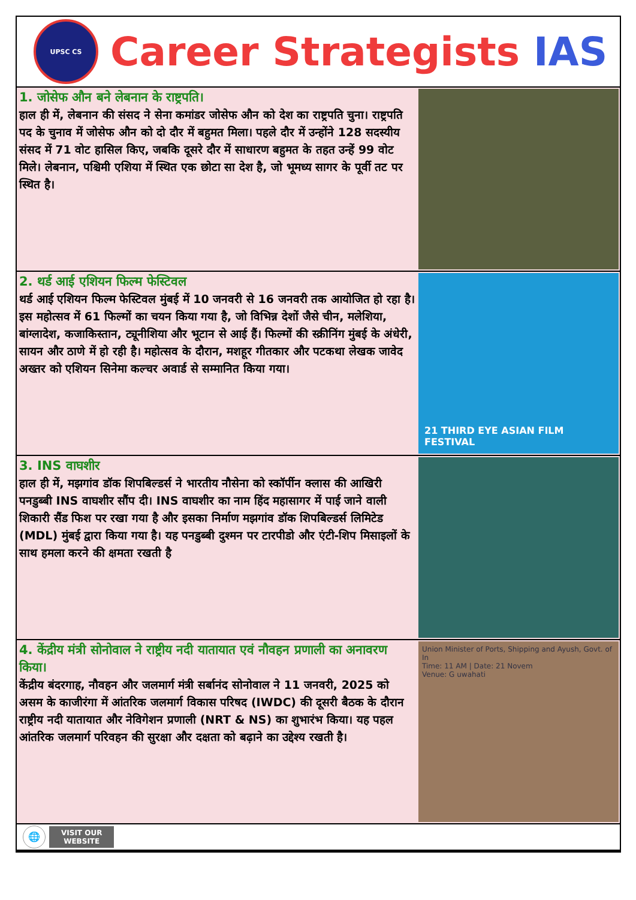UPSC CS
Career Strategists IAS
1. जोसेफ औन बने लेबनान के राष्ट्रपति।
हाल ही में, लेबनान की संसद ने सेना कमांडर जोसेफ औन को देश का राष्ट्रपति चुना। राष्ट्रपति पद के चुनाव में जोसेफ औन को दो दौर में बहुमत मिला। पहले दौर में उन्होंने 128 सदस्यीय संसद में 71 वोट हासिल किए, जबकि दूसरे दौर में साधारण बहुमत के तहत उन्हें 99 वोट मिले। लेबनान, पश्चिमी एशिया में स्थित एक छोटा सा देश है, जो भूमध्य सागर के पूर्वी तट पर स्थित है।
2. थर्ड आई एशियन फिल्म फेस्टिवल
थर्ड आई एशियन फिल्म फेस्टिवल मुंबई में 10 जनवरी से 16 जनवरी तक आयोजित हो रहा है। इस महोत्सव में 61 फिल्मों का चयन किया गया है, जो विभिन्न देशों जैसे चीन, मलेशिया, बांग्लादेश, कजाकिस्तान, ट्यूनीशिया और भूटान से आई हैं। फिल्मों की स्क्रीनिंग मुंबई के अंधेरी, सायन और ठाणे में हो रही है। महोत्सव के दौरान, मशहूर गीतकार और पटकथा लेखक जावेद अख्तर को एशियन सिनेमा कल्चर अवार्ड से सम्मानित किया गया।
21 THIRD EYE ASIAN FILM FESTIVAL
3. INS वाघशीर
हाल ही में, मझगांव डॉक शिपबिल्डर्स ने भारतीय नौसेना को स्कॉर्पीन क्लास की आखिरी पनडुब्बी INS वाघशीर सौंप दी। INS वाघशीर का नाम हिंद महासागर में पाई जाने वाली शिकारी सैंड फिश पर रखा गया है और इसका निर्माण मझगांव डॉक शिपबिल्डर्स लिमिटेड (MDL) मुंबई द्वारा किया गया है। यह पनडुब्बी दुश्मन पर टारपीडो और एंटी-शिप मिसाइलों के साथ हमला करने की क्षमता रखती है
4. केंद्रीय मंत्री सोनोवाल ने राष्ट्रीय नदी यातायात एवं नौवहन प्रणाली का अनावरण किया।
केंद्रीय बंदरगाह, नौवहन और जलमार्ग मंत्री सर्बानंद सोनोवाल ने 11 जनवरी, 2025 को असम के काजीरंगा में आंतरिक जलमार्ग विकास परिषद (IWDC) की दूसरी बैठक के दौरान राष्ट्रीय नदी यातायात और नेविगेशन प्रणाली (NRT & NS) का शुभारंभ किया। यह पहल आंतरिक जलमार्ग परिवहन की सुरक्षा और दक्षता को बढ़ाने का उद्देश्य रखती है।
Union Minister of Ports, Shipping and Ayush, Govt. of In
Time: 11 AM | Date: 21 Novem
Venue: G uwahati
🌐
VISIT OUR
WEBSITE